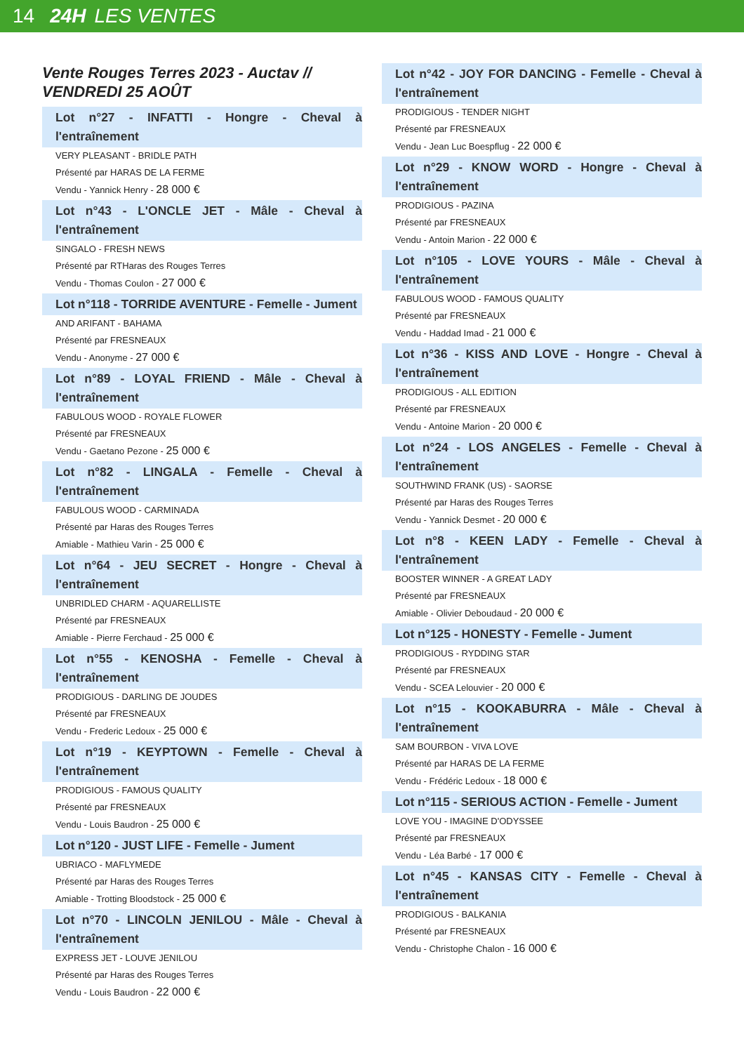14 24H LES VENTES
Vente Rouges Terres 2023 - Auctav // VENDREDI 25 AOÛT
Lot n°27 - INFATTI - Hongre - Cheval à l'entraînement
VERY PLEASANT - BRIDLE PATH
Présenté par HARAS DE LA FERME
Vendu - Yannick Henry - 28 000 €
Lot n°43 - L'ONCLE JET - Mâle - Cheval à l'entraînement
SINGALO - FRESH NEWS
Présenté par RTHaras des Rouges Terres
Vendu - Thomas Coulon - 27 000 €
Lot n°118 - TORRIDE AVENTURE - Femelle - Jument
AND ARIFANT - BAHAMA
Présenté par FRESNEAUX
Vendu - Anonyme - 27 000 €
Lot n°89 - LOYAL FRIEND - Mâle - Cheval à l'entraînement
FABULOUS WOOD - ROYALE FLOWER
Présenté par FRESNEAUX
Vendu - Gaetano Pezone - 25 000 €
Lot n°82 - LINGALA - Femelle - Cheval à l'entraînement
FABULOUS WOOD - CARMINADA
Présenté par Haras des Rouges Terres
Amiable - Mathieu Varin - 25 000 €
Lot n°64 - JEU SECRET - Hongre - Cheval à l'entraînement
UNBRIDLED CHARM - AQUARELLISTE
Présenté par FRESNEAUX
Amiable - Pierre Ferchaud - 25 000 €
Lot n°55 - KENOSHA - Femelle - Cheval à l'entraînement
PRODIGIOUS - DARLING DE JOUDES
Présenté par FRESNEAUX
Vendu - Frederic Ledoux - 25 000 €
Lot n°19 - KEYPTOWN - Femelle - Cheval à l'entraînement
PRODIGIOUS - FAMOUS QUALITY
Présenté par FRESNEAUX
Vendu - Louis Baudron - 25 000 €
Lot n°120 - JUST LIFE - Femelle - Jument
UBRIACO - MAFLYMEDE
Présenté par Haras des Rouges Terres
Amiable - Trotting Bloodstock - 25 000 €
Lot n°70 - LINCOLN JENILOU - Mâle - Cheval à l'entraînement
EXPRESS JET - LOUVE JENILOU
Présenté par Haras des Rouges Terres
Vendu - Louis Baudron - 22 000 €
Lot n°42 - JOY FOR DANCING - Femelle - Cheval à l'entraînement
PRODIGIOUS - TENDER NIGHT
Présenté par FRESNEAUX
Vendu - Jean Luc Boespflug - 22 000 €
Lot n°29 - KNOW WORD - Hongre - Cheval à l'entraînement
PRODIGIOUS - PAZINA
Présenté par FRESNEAUX
Vendu - Antoin Marion - 22 000 €
Lot n°105 - LOVE YOURS - Mâle - Cheval à l'entraînement
FABULOUS WOOD - FAMOUS QUALITY
Présenté par FRESNEAUX
Vendu - Haddad Imad - 21 000 €
Lot n°36 - KISS AND LOVE - Hongre - Cheval à l'entraînement
PRODIGIOUS - ALL EDITION
Présenté par FRESNEAUX
Vendu - Antoine Marion - 20 000 €
Lot n°24 - LOS ANGELES - Femelle - Cheval à l'entraînement
SOUTHWIND FRANK (US) - SAORSE
Présenté par Haras des Rouges Terres
Vendu - Yannick Desmet - 20 000 €
Lot n°8 - KEEN LADY - Femelle - Cheval à l'entraînement
BOOSTER WINNER - A GREAT LADY
Présenté par FRESNEAUX
Amiable - Olivier Deboudaud - 20 000 €
Lot n°125 - HONESTY - Femelle - Jument
PRODIGIOUS - RYDDING STAR
Présenté par FRESNEAUX
Vendu - SCEA Lelouvier - 20 000 €
Lot n°15 - KOOKABURRA - Mâle - Cheval à l'entraînement
SAM BOURBON - VIVA LOVE
Présenté par HARAS DE LA FERME
Vendu - Frédéric Ledoux - 18 000 €
Lot n°115 - SERIOUS ACTION - Femelle - Jument
LOVE YOU - IMAGINE D'ODYSSEE
Présenté par FRESNEAUX
Vendu - Léa Barbé - 17 000 €
Lot n°45 - KANSAS CITY - Femelle - Cheval à l'entraînement
PRODIGIOUS - BALKANIA
Présenté par FRESNEAUX
Vendu - Christophe Chalon - 16 000 €